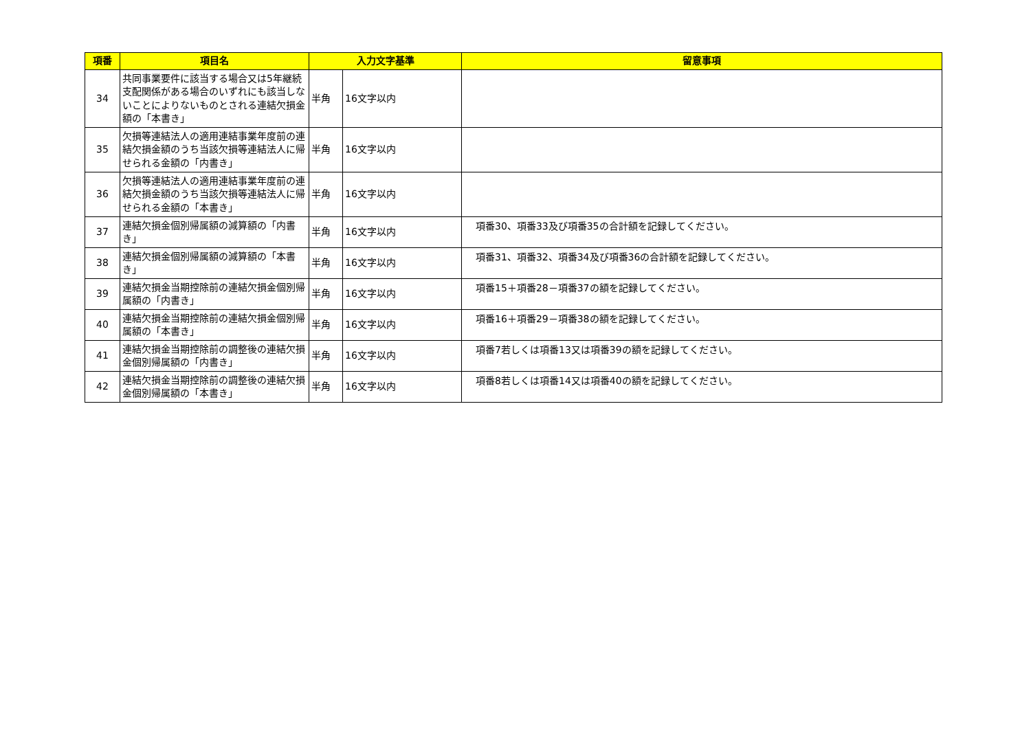| 項番 | 項目名 | 入力文字基準 | | 留意事項 |
| --- | --- | --- | --- | --- |
| 34 | 共同事業要件に該当する場合又は5年継続支配関係がある場合のいずれにも該当しないことによりないものとされる連結欠損金額の「本書き」 | 半角 | 16文字以内 | |
| 35 | 欠損等連結法人の適用連結事業年度前の連結欠損金額のうち当該欠損等連結法人に帰せられる金額の「内書き」 | 半角 | 16文字以内 | |
| 36 | 欠損等連結法人の適用連結事業年度前の連結欠損金額のうち当該欠損等連結法人に帰せられる金額の「本書き」 | 半角 | 16文字以内 | |
| 37 | 連結欠損金個別帰属額の減算額の「内書き」 | 半角 | 16文字以内 | 項番30、項番33及び項番35の合計額を記録してください。 |
| 38 | 連結欠損金個別帰属額の減算額の「本書き」 | 半角 | 16文字以内 | 項番31、項番32、項番34及び項番36の合計額を記録してください。 |
| 39 | 連結欠損金当期控除前の連結欠損金個別帰属額の「内書き」 | 半角 | 16文字以内 | 項番15＋項番28－項番37の額を記録してください。 |
| 40 | 連結欠損金当期控除前の連結欠損金個別帰属額の「本書き」 | 半角 | 16文字以内 | 項番16＋項番29－項番38の額を記録してください。 |
| 41 | 連結欠損金当期控除前の調整後の連結欠損金個別帰属額の「内書き」 | 半角 | 16文字以内 | 項番7若しくは項番13又は項番39の額を記録してください。 |
| 42 | 連結欠損金当期控除前の調整後の連結欠損金個別帰属額の「本書き」 | 半角 | 16文字以内 | 項番8若しくは項番14又は項番40の額を記録してください。 |